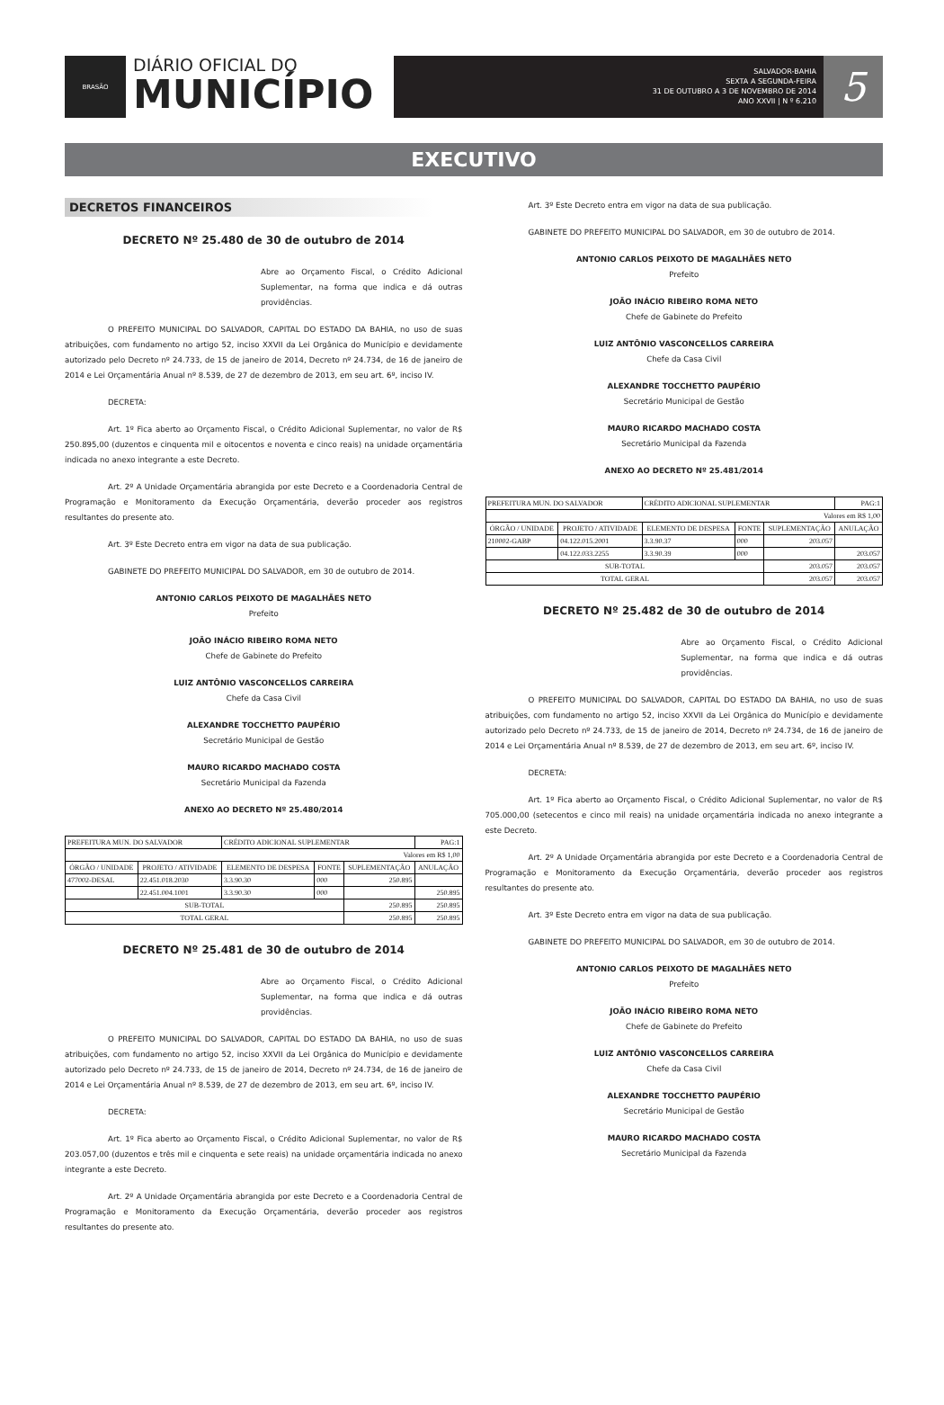BRASÃO
DIÁRIO OFICIAL DO
MUNICÍPIO
SALVADOR-BAHIA
SEXTA A SEGUNDA-FEIRA
31 DE OUTUBRO A 3 DE NOVEMBRO DE 2014
ANO XXVII | N º 6.210
5
EXECUTIVO
DECRETOS FINANCEIROS
DECRETO Nº 25.480 de 30 de outubro de 2014
Abre ao Orçamento Fiscal, o Crédito Adicional Suplementar, na forma que indica e dá outras providências.
O PREFEITO MUNICIPAL DO SALVADOR, CAPITAL DO ESTADO DA BAHIA, no uso de suas atribuições, com fundamento no artigo 52, inciso XXVII da Lei Orgânica do Município e devidamente autorizado pelo Decreto nº 24.733, de 15 de janeiro de 2014, Decreto nº 24.734, de 16 de janeiro de 2014 e Lei Orçamentária Anual nº 8.539, de 27 de dezembro de 2013, em seu art. 6º, inciso IV.
DECRETA:
Art. 1º Fica aberto ao Orçamento Fiscal, o Crédito Adicional Suplementar, no valor de R$ 250.895,00 (duzentos e cinquenta mil e oitocentos e noventa e cinco reais) na unidade orçamentária indicada no anexo integrante a este Decreto.
Art. 2º A Unidade Orçamentária abrangida por este Decreto e a Coordenadoria Central de Programação e Monitoramento da Execução Orçamentária, deverão proceder aos registros resultantes do presente ato.
Art. 3º Este Decreto entra em vigor na data de sua publicação.
GABINETE DO PREFEITO MUNICIPAL DO SALVADOR, em 30 de outubro de 2014.
ANTONIO CARLOS PEIXOTO DE MAGALHÃES NETO
Prefeito
JOÃO INÁCIO RIBEIRO ROMA NETO
Chefe de Gabinete do Prefeito
LUIZ ANTÔNIO VASCONCELLOS CARREIRA
Chefe da Casa Civil
ALEXANDRE TOCCHETTO PAUPÉRIO
Secretário Municipal de Gestão
MAURO RICARDO MACHADO COSTA
Secretário Municipal da Fazenda
ANEXO AO DECRETO Nº 25.480/2014
| PREFEITURA MUN. DO SALVADOR | | CRÉDITO ADICIONAL SUPLEMENTAR | | | PAG:1 |
| Valores em R$ 1,00 | | | | | |
| ÓRGÃO / UNIDADE | PROJETO / ATIVIDADE | ELEMENTO DE DESPESA | FONTE | SUPLEMENTAÇÃO | ANULAÇÃO |
| 477002-DESAL | 22.451.018.2030 | 3.3.90.30 | 000 | 250.895 | |
| | 22.451.004.1001 | 3.3.90.30 | 000 | | 250.895 |
| SUB-TOTAL | | | | 250.895 | 250.895 |
| TOTAL GERAL | | | | 250.895 | 250.895 |
DECRETO Nº 25.481 de 30 de outubro de 2014
Abre ao Orçamento Fiscal, o Crédito Adicional Suplementar, na forma que indica e dá outras providências.
O PREFEITO MUNICIPAL DO SALVADOR, CAPITAL DO ESTADO DA BAHIA, no uso de suas atribuições, com fundamento no artigo 52, inciso XXVII da Lei Orgânica do Município e devidamente autorizado pelo Decreto nº 24.733, de 15 de janeiro de 2014, Decreto nº 24.734, de 16 de janeiro de 2014 e Lei Orçamentária Anual nº 8.539, de 27 de dezembro de 2013, em seu art. 6º, inciso IV.
DECRETA:
Art. 1º Fica aberto ao Orçamento Fiscal, o Crédito Adicional Suplementar, no valor de R$ 203.057,00 (duzentos e três mil e cinquenta e sete reais) na unidade orçamentária indicada no anexo integrante a este Decreto.
Art. 2º A Unidade Orçamentária abrangida por este Decreto e a Coordenadoria Central de Programação e Monitoramento da Execução Orçamentária, deverão proceder aos registros resultantes do presente ato.
Art. 3º Este Decreto entra em vigor na data de sua publicação.
GABINETE DO PREFEITO MUNICIPAL DO SALVADOR, em 30 de outubro de 2014.
ANTONIO CARLOS PEIXOTO DE MAGALHÃES NETO
Prefeito
JOÃO INÁCIO RIBEIRO ROMA NETO
Chefe de Gabinete do Prefeito
LUIZ ANTÔNIO VASCONCELLOS CARREIRA
Chefe da Casa Civil
ALEXANDRE TOCCHETTO PAUPÉRIO
Secretário Municipal de Gestão
MAURO RICARDO MACHADO COSTA
Secretário Municipal da Fazenda
ANEXO AO DECRETO Nº 25.481/2014
| PREFEITURA MUN. DO SALVADOR | | CRÉDITO ADICIONAL SUPLEMENTAR | | | PAG:1 |
| Valores em R$ 1,00 | | | | | |
| ÓRGÃO / UNIDADE | PROJETO / ATIVIDADE | ELEMENTO DE DESPESA | FONTE | SUPLEMENTAÇÃO | ANULAÇÃO |
| 210002-GABP | 04.122.015.2001 | 3.3.90.37 | 000 | 203.057 | |
| | 04.122.033.2255 | 3.3.90.39 | 000 | | 203.057 |
| SUB-TOTAL | | | | 203.057 | 203.057 |
| TOTAL GERAL | | | | 203.057 | 203.057 |
DECRETO Nº 25.482 de 30 de outubro de 2014
Abre ao Orçamento Fiscal, o Crédito Adicional Suplementar, na forma que indica e dá outras providências.
O PREFEITO MUNICIPAL DO SALVADOR, CAPITAL DO ESTADO DA BAHIA, no uso de suas atribuições, com fundamento no artigo 52, inciso XXVII da Lei Orgânica do Município e devidamente autorizado pelo Decreto nº 24.733, de 15 de janeiro de 2014, Decreto nº 24.734, de 16 de janeiro de 2014 e Lei Orçamentária Anual nº 8.539, de 27 de dezembro de 2013, em seu art. 6º, inciso IV.
DECRETA:
Art. 1º Fica aberto ao Orçamento Fiscal, o Crédito Adicional Suplementar, no valor de R$ 705.000,00 (setecentos e cinco mil reais) na unidade orçamentária indicada no anexo integrante a este Decreto.
Art. 2º A Unidade Orçamentária abrangida por este Decreto e a Coordenadoria Central de Programação e Monitoramento da Execução Orçamentária, deverão proceder aos registros resultantes do presente ato.
Art. 3º Este Decreto entra em vigor na data de sua publicação.
GABINETE DO PREFEITO MUNICIPAL DO SALVADOR, em 30 de outubro de 2014.
ANTONIO CARLOS PEIXOTO DE MAGALHÃES NETO
Prefeito
JOÃO INÁCIO RIBEIRO ROMA NETO
Chefe de Gabinete do Prefeito
LUIZ ANTÔNIO VASCONCELLOS CARREIRA
Chefe da Casa Civil
ALEXANDRE TOCCHETTO PAUPÉRIO
Secretário Municipal de Gestão
MAURO RICARDO MACHADO COSTA
Secretário Municipal da Fazenda